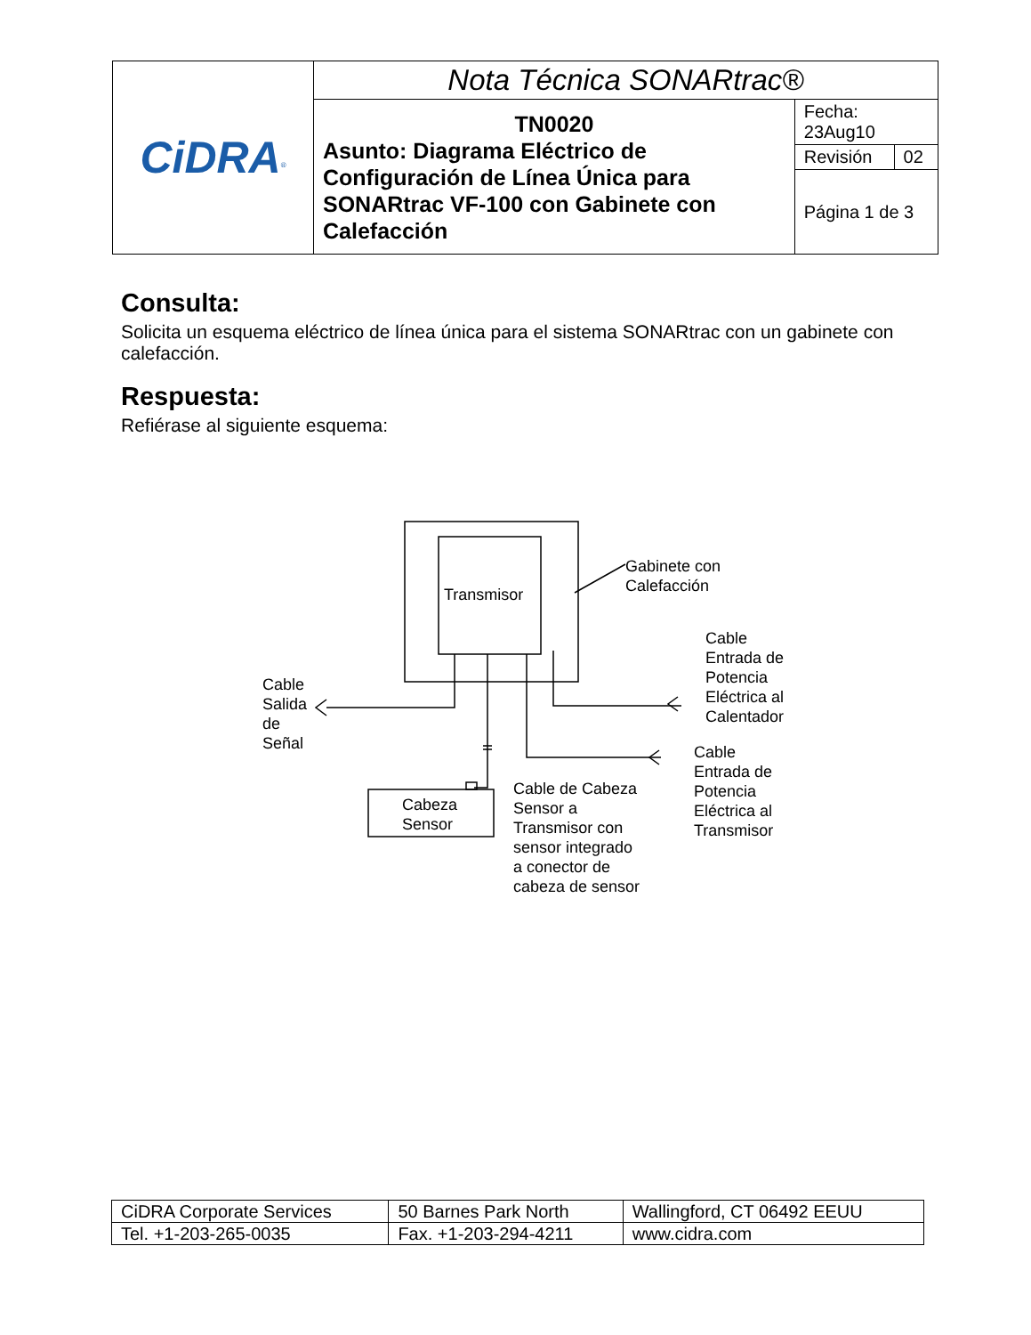| CiDRA<sup>®</sup> | Nota Técnica SONARtrac® | | |
| | TN0020 Asunto: Diagrama Eléctrico de Configuración de Línea Única para SONARtrac VF-100 con Gabinete con Calefacción | Fecha: 23Aug10 | |
| | | Revisión | 02 |
| | | Página 1 de 3 | |
Consulta:
Solicita un esquema eléctrico de línea única para el sistema SONARtrac con un gabinete con calefacción.
Respuesta:
Refiérase al siguiente esquema:
Transmisor
Gabinete con
Calefacción
Cable
Entrada de
Potencia
Eléctrica al
Calentador
Cable
Salida
de
Señal
Cable
Entrada de
Potencia
Eléctrica al
Transmisor
Cable de Cabeza
Sensor a
Transmisor con
sensor integrado
a conector de
cabeza de sensor
Cabeza
Sensor
| CiDRA Corporate Services | 50 Barnes Park North | Wallingford, CT 06492 EEUU |
| Tel. +1-203-265-0035 | Fax. +1-203-294-4211 | www.cidra.com |